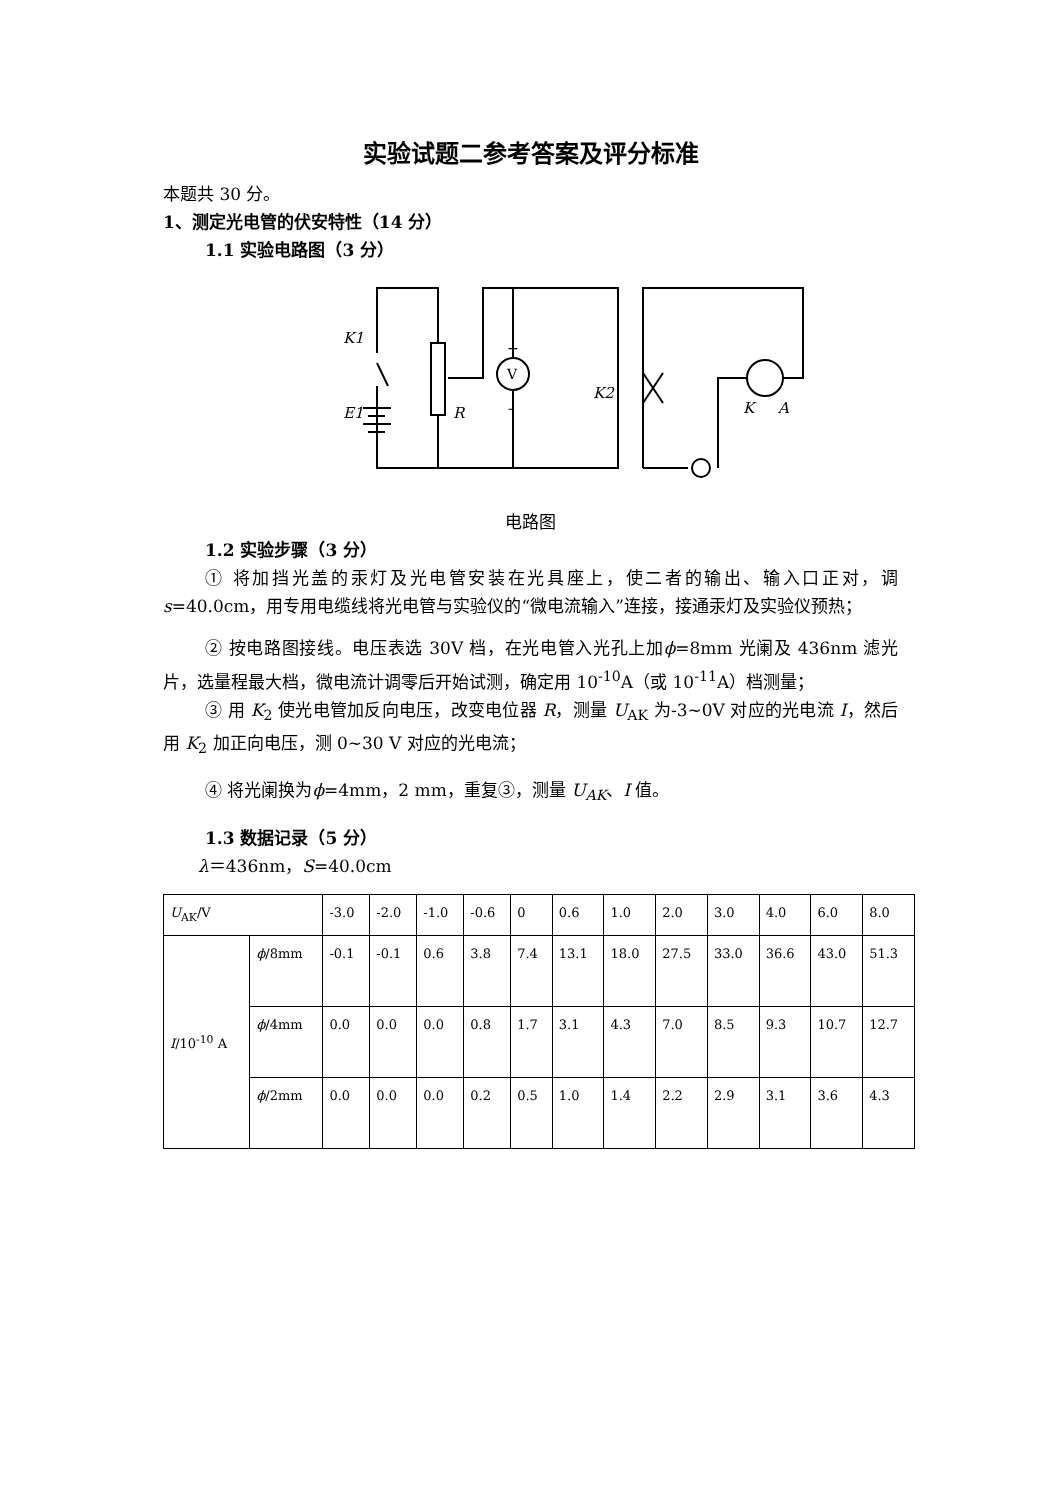实验试题二参考答案及评分标准
本题共 30 分。
1、测定光电管的伏安特性（14 分）
1.1 实验电路图（3 分）
K1
E1
R
K2
K
A
V
+
-
电路图
1.2 实验步骤（3 分）
① 将加挡光盖的汞灯及光电管安装在光具座上，使二者的输出、输入口正对，调 s=40.0cm，用专用电缆线将光电管与实验仪的“微电流输入”连接，接通汞灯及实验仪预热；
② 按电路图接线。电压表选 30V 档，在光电管入光孔上加ϕ=8mm 光阑及 436nm 滤光片，选量程最大档，微电流计调零后开始试测，确定用 10<sup>-10</sup>A（或 10<sup>-11</sup>A）档测量；
③ 用 K<sub>2</sub> 使光电管加反向电压，改变电位器 R，测量 U<sub>AK</sub> 为-3~0V 对应的光电流 I，然后用 K<sub>2</sub> 加正向电压，测 0~30 V 对应的光电流；
④ 将光阑换为ϕ=4mm，2 mm，重复③，测量 U<sub>AK</sub>、I 值。
1.3 数据记录（5 分）
λ＝436nm，S=40.0cm
| U<sub>AK</sub>/V | | -3.0 | -2.0 | -1.0 | -0.6 | 0 | 0.6 | 1.0 | 2.0 | 3.0 | 4.0 | 6.0 | 8.0 |
| I /10<sup>-10</sup> A | ϕ /8mm | -0.1 | -0.1 | 0.6 | 3.8 | 7.4 | 13.1 | 18.0 | 27.5 | 33.0 | 36.6 | 43.0 | 51.3 |
| | ϕ /4mm | 0.0 | 0.0 | 0.0 | 0.8 | 1.7 | 3.1 | 4.3 | 7.0 | 8.5 | 9.3 | 10.7 | 12.7 |
| | ϕ /2mm | 0.0 | 0.0 | 0.0 | 0.2 | 0.5 | 1.0 | 1.4 | 2.2 | 2.9 | 3.1 | 3.6 | 4.3 |